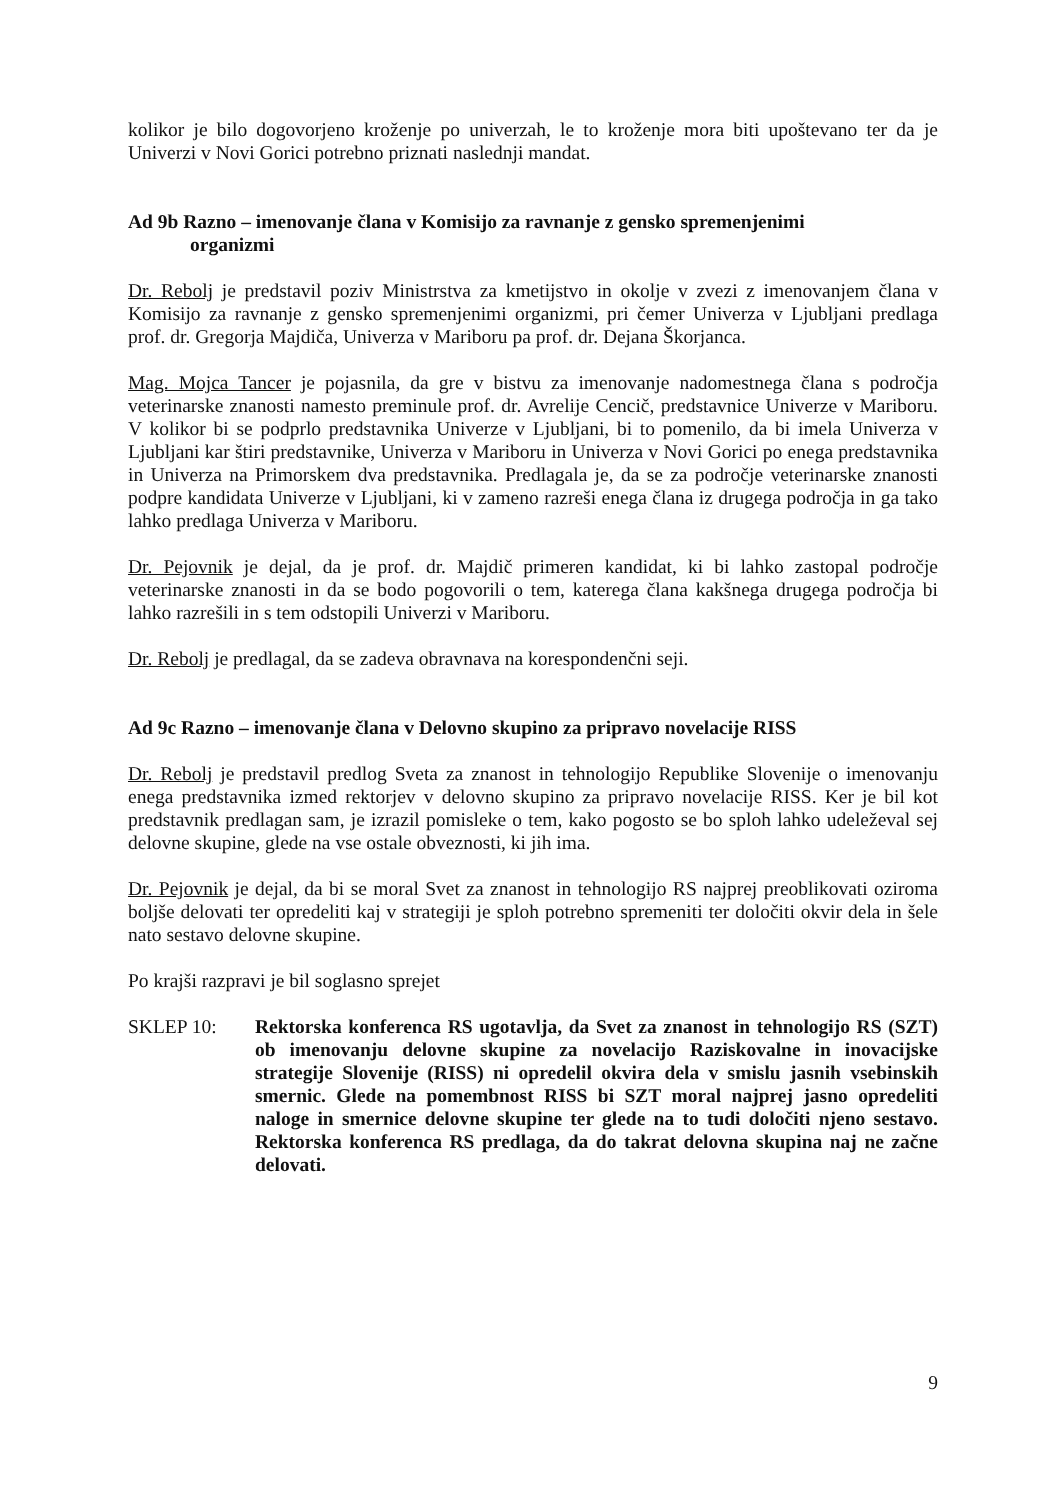kolikor je bilo dogovorjeno kroženje po univerzah, le to kroženje mora biti upoštevano ter da je Univerzi v Novi Gorici potrebno priznati naslednji mandat.
Ad 9b Razno – imenovanje člana v Komisijo za ravnanje z gensko spremenjenimi
organizmi
Dr. Rebolj je predstavil poziv Ministrstva za kmetijstvo in okolje v zvezi z imenovanjem člana v Komisijo za ravnanje z gensko spremenjenimi organizmi, pri čemer Univerza v Ljubljani predlaga prof. dr. Gregorja Majdiča, Univerza v Mariboru pa prof. dr. Dejana Škorjanca.
Mag. Mojca Tancer je pojasnila, da gre v bistvu za imenovanje nadomestnega člana s področja veterinarske znanosti namesto preminule prof. dr. Avrelije Cencič, predstavnice Univerze v Mariboru. V kolikor bi se podprlo predstavnika Univerze v Ljubljani, bi to pomenilo, da bi imela Univerza v Ljubljani kar štiri predstavnike, Univerza v Mariboru in Univerza v Novi Gorici po enega predstavnika in Univerza na Primorskem dva predstavnika. Predlagala je, da se za področje veterinarske znanosti podpre kandidata Univerze v Ljubljani, ki v zameno razreši enega člana iz drugega področja in ga tako lahko predlaga Univerza v Mariboru.
Dr. Pejovnik je dejal, da je prof. dr. Majdič primeren kandidat, ki bi lahko zastopal področje veterinarske znanosti in da se bodo pogovorili o tem, katerega člana kakšnega drugega področja bi lahko razrešili in s tem odstopili Univerzi v Mariboru.
Dr. Rebolj je predlagal, da se zadeva obravnava na korespondenčni seji.
Ad 9c Razno – imenovanje člana v Delovno skupino za pripravo novelacije RISS
Dr. Rebolj je predstavil predlog Sveta za znanost in tehnologijo Republike Slovenije o imenovanju enega predstavnika izmed rektorjev v delovno skupino za pripravo novelacije RISS. Ker je bil kot predstavnik predlagan sam, je izrazil pomisleke o tem, kako pogosto se bo sploh lahko udeleževal sej delovne skupine, glede na vse ostale obveznosti, ki jih ima.
Dr. Pejovnik je dejal, da bi se moral Svet za znanost in tehnologijo RS najprej preoblikovati oziroma boljše delovati ter opredeliti kaj v strategiji je sploh potrebno spremeniti ter določiti okvir dela in šele nato sestavo delovne skupine.
Po krajši razpravi je bil soglasno sprejet
SKLEP 10: Rektorska konferenca RS ugotavlja, da Svet za znanost in tehnologijo RS (SZT) ob imenovanju delovne skupine za novelacijo Raziskovalne in inovacijske strategije Slovenije (RISS) ni opredelil okvira dela v smislu jasnih vsebinskih smernic. Glede na pomembnost RISS bi SZT moral najprej jasno opredeliti naloge in smernice delovne skupine ter glede na to tudi določiti njeno sestavo. Rektorska konferenca RS predlaga, da do takrat delovna skupina naj ne začne delovati.
9